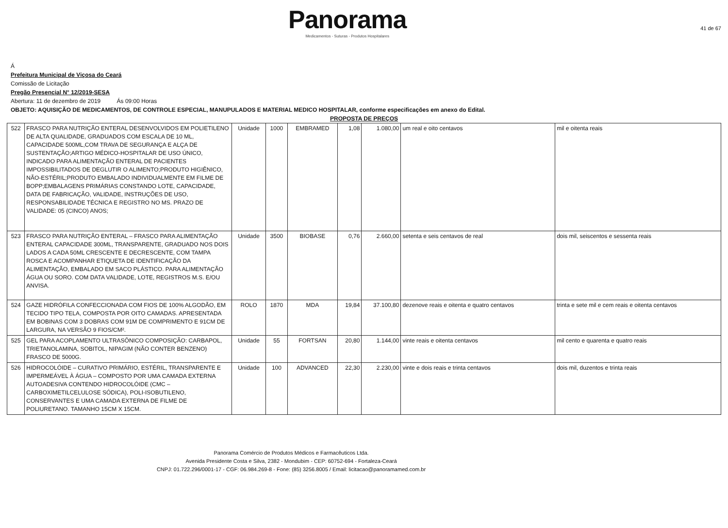Panorama
Medicamentos - Suturas - Produtos Hospitalares
41 de 67
Á
Prefeitura Municipal de Viçosa do Ceará
Comissão de Licitação
Pregão Presencial N° 12/2019-SESA
Abertura: 11 de dezembro de 2019 Ás 09:00 Horas
OBJETO: AQUISIÇÃO DE MEDICAMENTOS, DE CONTROLE ESPECIAL, MANUPULADOS E MATERIAL MEDICO HOSPITALAR, conforme especificações em anexo do Edital.
PROPOSTA DE PREÇOS
| 522 | FRASCO PARA NUTRIÇÃO ENTERAL DESENVOLVIDOS EM POLIETILENO DE ALTA QUALIDADE, GRADUADOS COM ESCALA DE 10 ML, CAPACIDADE 500ML,COM TRAVA DE SEGURANÇA E ALÇA DE SUSTENTAÇÃO;ARTIGO MÉDICO-HOSPITALAR DE USO ÚNICO, INDICADO PARA ALIMENTAÇÃO ENTERAL DE PACIENTES IMPOSSIBILITADOS DE DEGLUTIR O ALIMENTO;PRODUTO HIGIÊNICO, NÃO-ESTÉRIL;PRODUTO EMBALADO INDIVIDUALMENTE EM FILME DE BOPP;EMBALAGENS PRIMÁRIAS CONSTANDO LOTE, CAPACIDADE, DATA DE FABRICAÇÃO, VALIDADE, INSTRUÇÕES DE USO, RESPONSABILIDADE TÉCNICA E REGISTRO NO MS. PRAZO DE VALIDADE: 05 (CINCO) ANOS; | Unidade | 1000 | EMBRAMED | 1,08 | 1.080,00 | um real e oito centavos | mil e oitenta reais |
| 523 | FRASCO PARA NUTRIÇÃO ENTERAL – FRASCO PARA ALIMENTAÇÃO ENTERAL CAPACIDADE 300ML, TRANSPARENTE, GRADUADO NOS DOIS LADOS A CADA 50ML CRESCENTE E DECRESCENTE, COM TAMPA ROSCA E ACOMPANHAR ETIQUETA DE IDENTIFICAÇÃO DA ALIMENTAÇÃO, EMBALADO EM SACO PLÁSTICO. PARA ALIMENTAÇÃO ÁGUA OU SORO. COM DATA VALIDADE, LOTE, REGISTROS M.S. E/OU ANVISA. | Unidade | 3500 | BIOBASE | 0,76 | 2.660,00 | setenta e seis centavos de real | dois mil, seiscentos e sessenta reais |
| 524 | GAZE HIDRÓFILA CONFECCIONADA COM FIOS DE 100% ALGODÃO, EM TECIDO TIPO TELA, COMPOSTA POR OITO CAMADAS. APRESENTADA EM BOBINAS COM 3 DOBRAS COM 91M DE COMPRIMENTO E 91CM DE LARGURA, NA VERSÃO 9 FIOS/CM². | ROLO | 1870 | MDA | 19,84 | 37.100,80 | dezenove reais e oitenta e quatro centavos | trinta e sete mil e cem reais e oitenta centavos |
| 525 | GEL PARA ACOPLAMENTO ULTRASÔNICO COMPOSIÇÃO: CARBAPOL, TRIETANOLAMINA, SOBITOL, NIPAGIM (NÃO CONTER BENZENO) FRASCO DE 5000G. | Unidade | 55 | FORTSAN | 20,80 | 1.144,00 | vinte reais e oitenta centavos | mil cento e quarenta e quatro reais |
| 526 | HIDROCOLÓIDE – CURATIVO PRIMÁRIO, ESTÉRIL, TRANSPARENTE E IMPERMEÁVEL À ÁGUA – COMPOSTO POR UMA CAMADA EXTERNA AUTOADESIVA CONTENDO HIDROCOLÓIDE (CMC – CARBOXIMETILCELULOSE SÓDICA), POLI-ISOBUTILENO, CONSERVANTES E UMA CAMADA EXTERNA DE FILME DE POLIURETANO. TAMANHO 15CM X 15CM. | Unidade | 100 | ADVANCED | 22,30 | 2.230,00 | vinte e dois reais e trinta centavos | dois mil, duzentos e trinta reais |
Panorama Comércio de Produtos Médicos e Farmacêuticos Ltda.
Avenida Presidente Costa e Silva, 2382 - Mondubim - CEP: 60752-694 - Fortaleza-Ceará
CNPJ: 01.722.296/0001-17 - CGF: 06.984.269-8 - Fone: (85) 3256.8005 / Email: licitacao@panoramamed.com.br